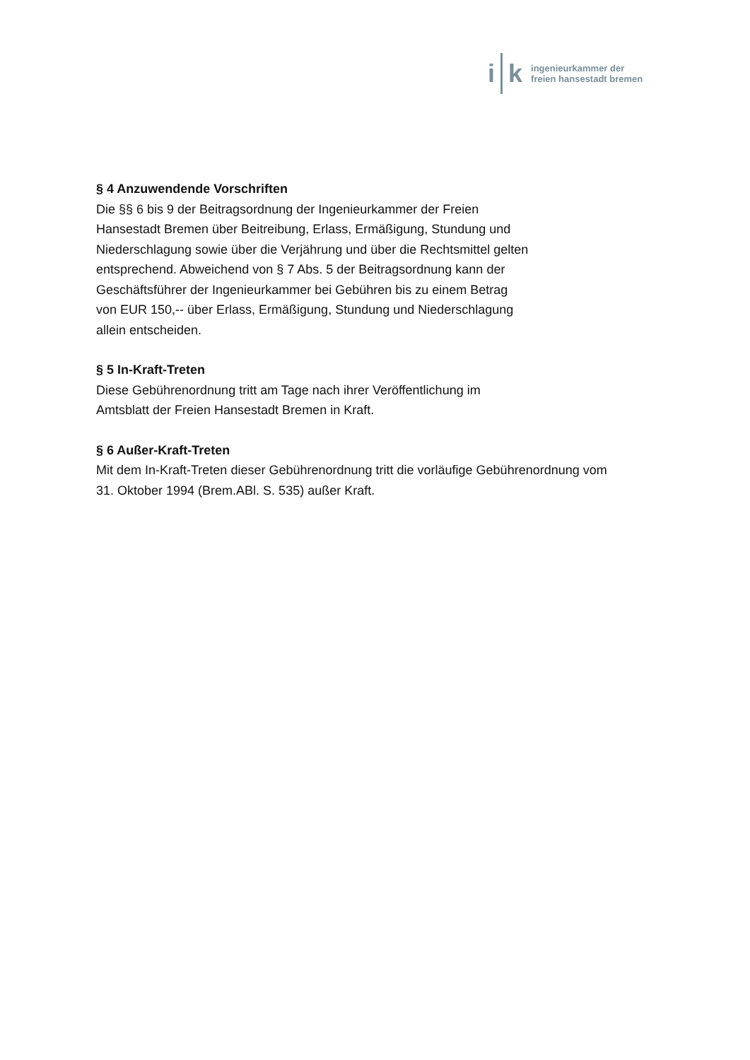i k
ingenieurkammer der
freien hansestadt bremen
§ 4 Anzuwendende Vorschriften
Die §§ 6 bis 9 der Beitragsordnung der Ingenieurkammer der Freien
Hansestadt Bremen über Beitreibung, Erlass, Ermäßigung, Stundung und
Niederschlagung sowie über die Verjährung und über die Rechtsmittel gelten
entsprechend. Abweichend von § 7 Abs. 5 der Beitragsordnung kann der
Geschäftsführer der Ingenieurkammer bei Gebühren bis zu einem Betrag
von EUR 150,-- über Erlass, Ermäßigung, Stundung und Niederschlagung
allein entscheiden.
§ 5 In-Kraft-Treten
Diese Gebührenordnung tritt am Tage nach ihrer Veröffentlichung im
Amtsblatt der Freien Hansestadt Bremen in Kraft.
§ 6 Außer-Kraft-Treten
Mit dem In-Kraft-Treten dieser Gebührenordnung tritt die vorläufige Gebührenordnung vom
31. Oktober 1994 (Brem.ABl. S. 535) außer Kraft.